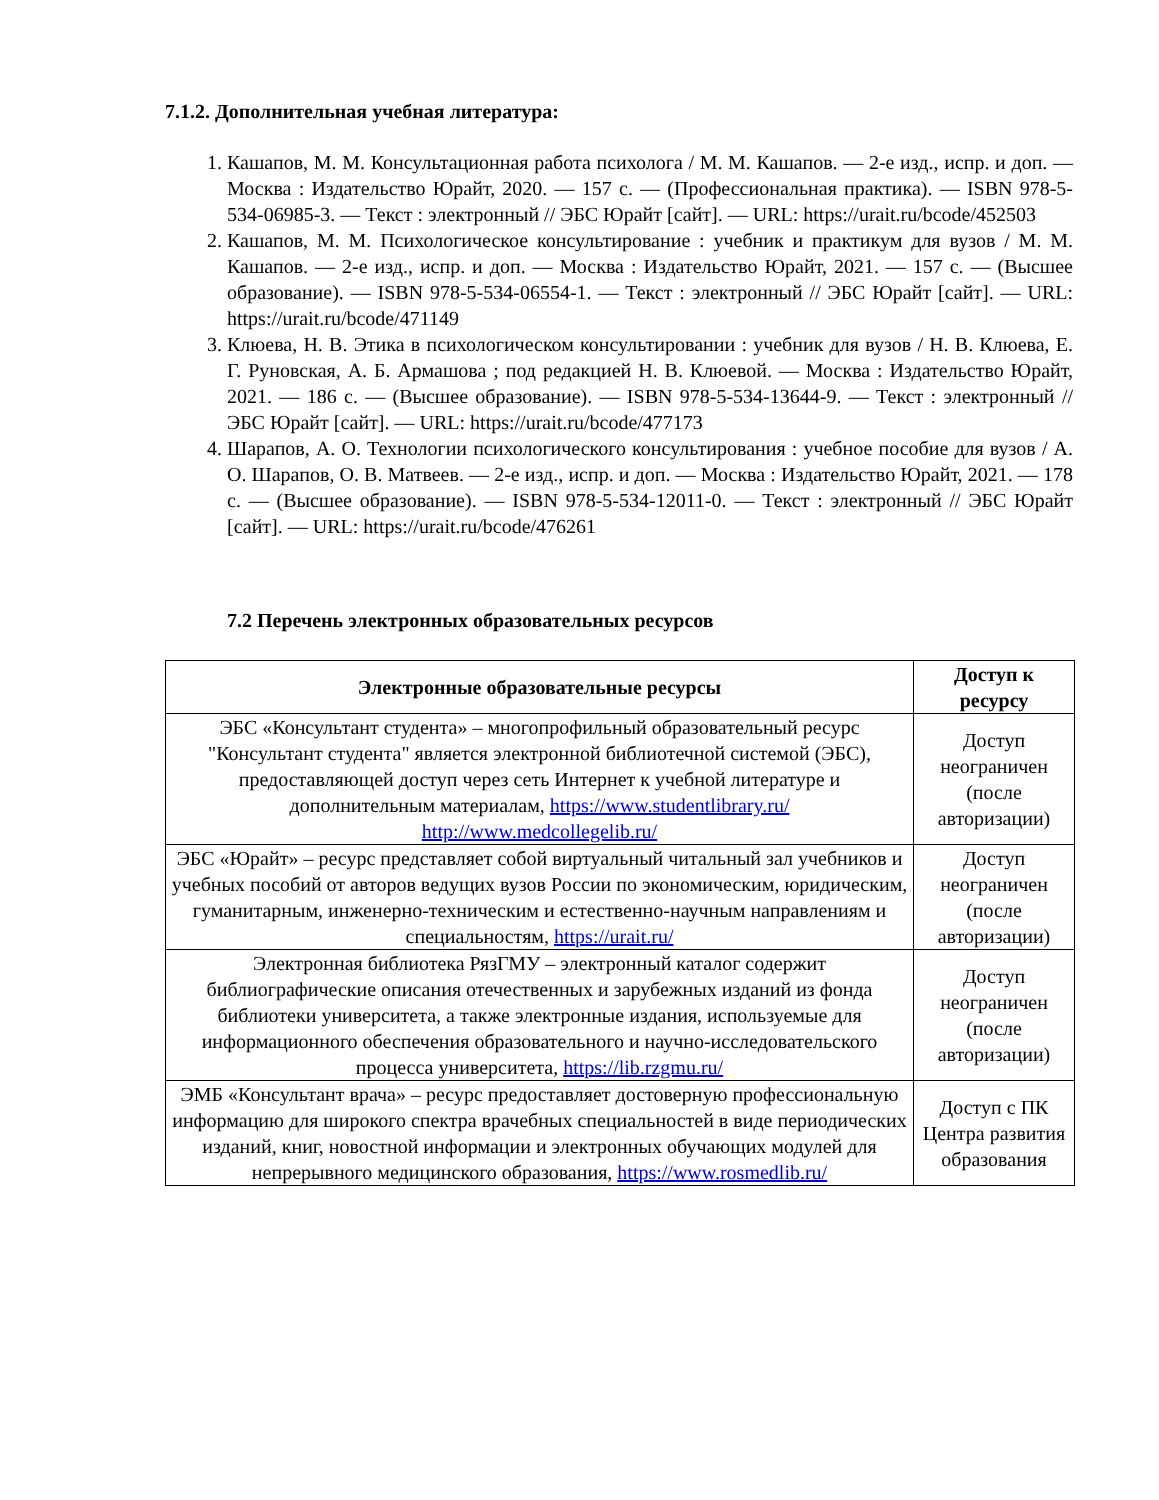7.1.2. Дополнительная учебная литература:
1. Кашапов, М. М. Консультационная работа психолога / М. М. Кашапов. — 2-е изд., испр. и доп. — Москва : Издательство Юрайт, 2020. — 157 с. — (Профессиональная практика). — ISBN 978-5-534-06985-3. — Текст : электронный // ЭБС Юрайт [сайт]. — URL: https://urait.ru/bcode/452503
2. Кашапов, М. М. Психологическое консультирование : учебник и практикум для вузов / М. М. Кашапов. — 2-е изд., испр. и доп. — Москва : Издательство Юрайт, 2021. — 157 с. — (Высшее образование). — ISBN 978-5-534-06554-1. — Текст : электронный // ЭБС Юрайт [сайт]. — URL: https://urait.ru/bcode/471149
3. Клюева, Н. В. Этика в психологическом консультировании : учебник для вузов / Н. В. Клюева, Е. Г. Руновская, А. Б. Армашова ; под редакцией Н. В. Клюевой. — Москва : Издательство Юрайт, 2021. — 186 с. — (Высшее образование). — ISBN 978-5-534-13644-9. — Текст : электронный // ЭБС Юрайт [сайт]. — URL: https://urait.ru/bcode/477173
4. Шарапов, А. О. Технологии психологического консультирования : учебное пособие для вузов / А. О. Шарапов, О. В. Матвеев. — 2-е изд., испр. и доп. — Москва : Издательство Юрайт, 2021. — 178 с. — (Высшее образование). — ISBN 978-5-534-12011-0. — Текст : электронный // ЭБС Юрайт [сайт]. — URL: https://urait.ru/bcode/476261
7.2 Перечень электронных образовательных ресурсов
| Электронные образовательные ресурсы | Доступ к ресурсу |
| --- | --- |
| ЭБС «Консультант студента» – многопрофильный образовательный ресурс "Консультант студента" является электронной библиотечной системой (ЭБС), предоставляющей доступ через сеть Интернет к учебной литературе и дополнительным материалам, https://www.studentlibrary.ru/ http://www.medcollegelib.ru/ | Доступ неограничен (после авторизации) |
| ЭБС «Юрайт» – ресурс представляет собой виртуальный читальный зал учебников и учебных пособий от авторов ведущих вузов России по экономическим, юридическим, гуманитарным, инженерно-техническим и естественно-научным направлениям и специальностям, https://urait.ru/ | Доступ неограничен (после авторизации) |
| Электронная библиотека РязГМУ – электронный каталог содержит библиографические описания отечественных и зарубежных изданий из фонда библиотеки университета, а также электронные издания, используемые для информационного обеспечения образовательного и научно-исследовательского процесса университета, https://lib.rzgmu.ru/ | Доступ неограничен (после авторизации) |
| ЭМБ «Консультант врача» – ресурс предоставляет достоверную профессиональную информацию для широкого спектра врачебных специальностей в виде периодических изданий, книг, новостной информации и электронных обучающих модулей для непрерывного медицинского образования, https://www.rosmedlib.ru/ | Доступ с ПК Центра развития образования |